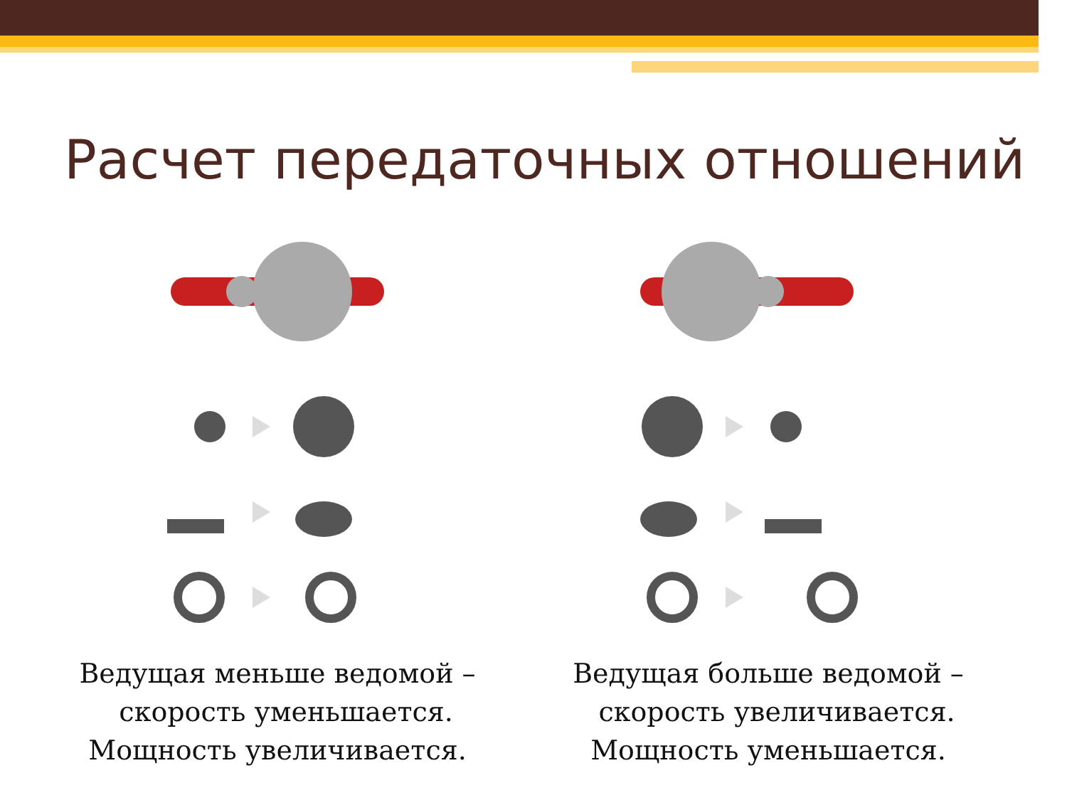Расчет передаточных отношений
Ведущая меньше ведомой –
скорость уменьшается.
Мощность увеличивается.
Ведущая больше ведомой –
скорость увеличивается.
Мощность уменьшается.